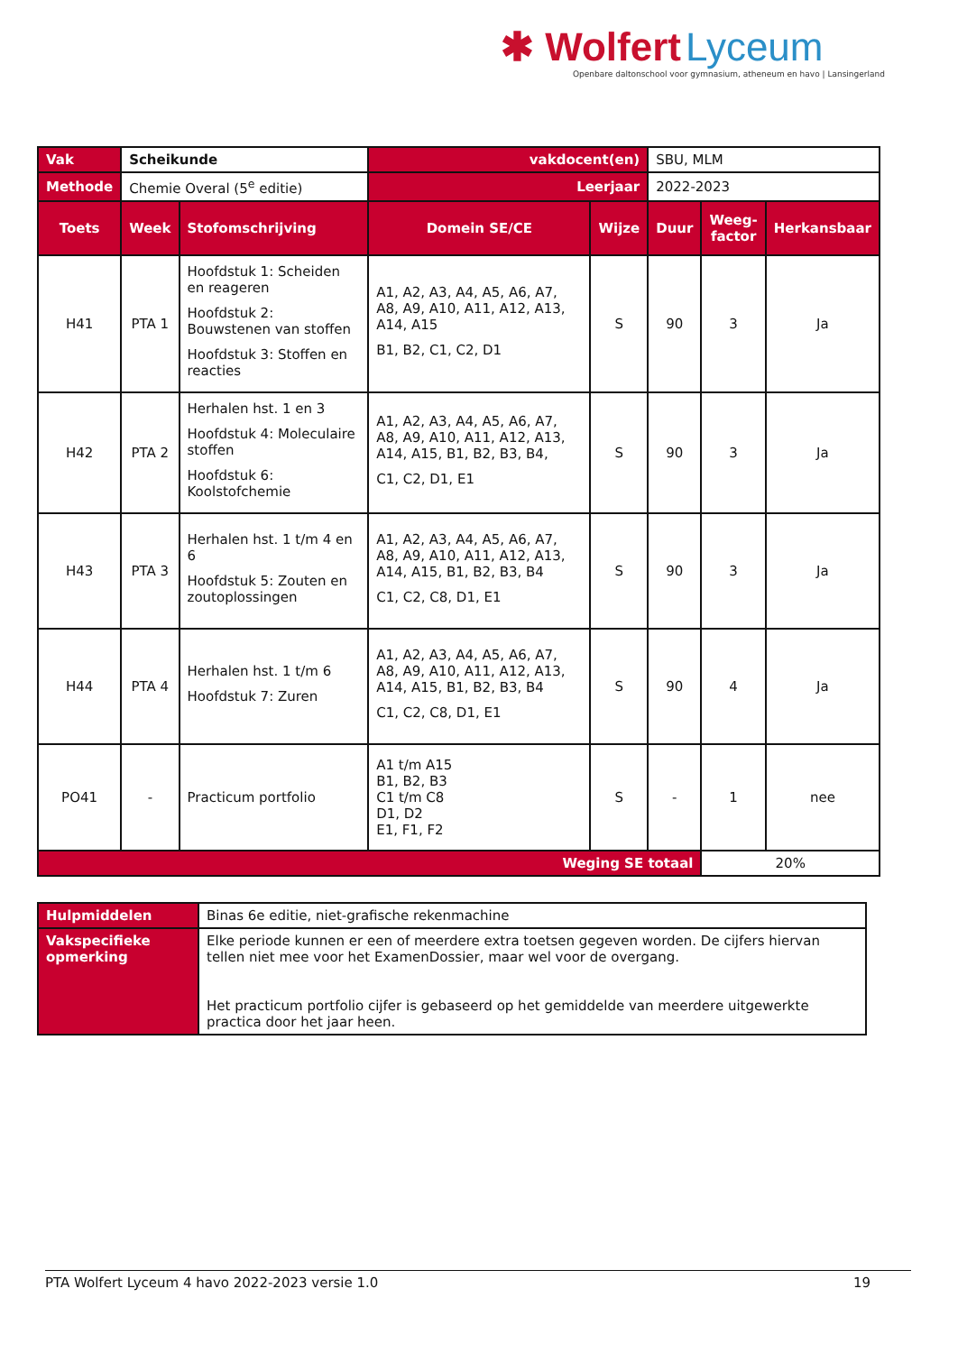✱ Wolfert Lyceum
Openbare daltonschool voor gymnasium, atheneum en havo | Lansingerland
| Vak | Scheikunde | | vakdocent(en) | | SBU, MLM | | |
| Methode | Chemie Overal (5<sup>e</sup> editie) | | Leerjaar | | 2022-2023 | | |
| Toets | Week | Stofomschrijving | Domein SE/CE | Wijze | Duur | Weeg- factor | Herkansbaar |
| H41 | PTA 1 | Hoofdstuk 1: Scheiden en reageren Hoofdstuk 2: Bouwstenen van stoffen Hoofdstuk 3: Stoffen en reacties | A1, A2, A3, A4, A5, A6, A7, A8, A9, A10, A11, A12, A13, A14, A15 B1, B2, C1, C2, D1 | S | 90 | 3 | Ja |
| H42 | PTA 2 | Herhalen hst. 1 en 3 Hoofdstuk 4: Moleculaire stoffen Hoofdstuk 6: Koolstofchemie | A1, A2, A3, A4, A5, A6, A7, A8, A9, A10, A11, A12, A13, A14, A15, B1, B2, B3, B4, C1, C2, D1, E1 | S | 90 | 3 | Ja |
| H43 | PTA 3 | Herhalen hst. 1 t/m 4 en 6 Hoofdstuk 5: Zouten en zoutoplossingen | A1, A2, A3, A4, A5, A6, A7, A8, A9, A10, A11, A12, A13, A14, A15, B1, B2, B3, B4 C1, C2, C8, D1, E1 | S | 90 | 3 | Ja |
| H44 | PTA 4 | Herhalen hst. 1 t/m 6 Hoofdstuk 7: Zuren | A1, A2, A3, A4, A5, A6, A7, A8, A9, A10, A11, A12, A13, A14, A15, B1, B2, B3, B4 C1, C2, C8, D1, E1 | S | 90 | 4 | Ja |
| PO41 | - | Practicum portfolio | A1 t/m A15 B1, B2, B3 C1 t/m C8 D1, D2 E1, F1, F2 | S | - | 1 | nee |
| Weging SE totaal | | | | | | 20% | |
| Hulpmiddelen | Binas 6e editie, niet-grafische rekenmachine |
| Vakspecifieke opmerking | Elke periode kunnen er een of meerdere extra toetsen gegeven worden. De cijfers hiervan tellen niet mee voor het ExamenDossier, maar wel voor de overgang. Het practicum portfolio cijfer is gebaseerd op het gemiddelde van meerdere uitgewerkte practica door het jaar heen. |
PTA Wolfert Lyceum 4 havo 2022-2023 versie 1.0 19